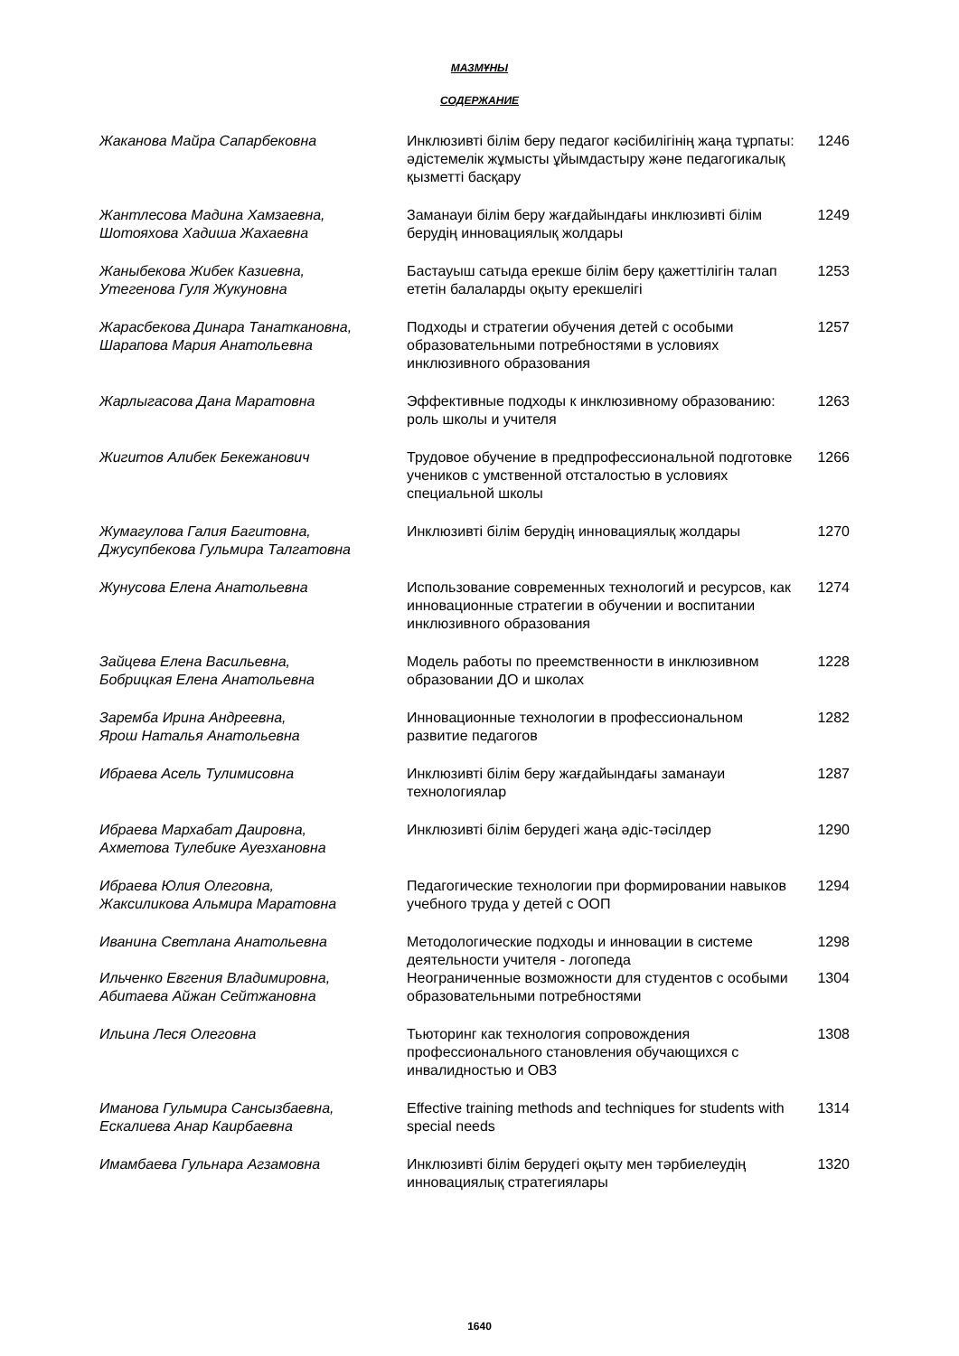МАЗМҰНЫ
СОДЕРЖАНИЕ
| Жаканова Майра Сапарбековна | Инклюзивті білім беру педагог кәсібилігінің жаңа тұрпаты: әдістемелік жұмысты ұйымдастыру және педагогикалық қызметті басқару | 1246 |
| Жантлесова Мадина Хамзаевна, Шотояхова Хадиша Жахаевна | Заманауи білім беру жағдайындағы инклюзивті білім берудің инновациялық жолдары | 1249 |
| Жаныбекова Жибек Казиевна, Утегенова Гуля Жукуновна | Бастауыш сатыда ерекше білім беру қажеттілігін талап ететін балаларды оқыту ерекшелігі | 1253 |
| Жарасбекова Динара Танаткановна, Шарапова Мария Анатольевна | Подходы и стратегии обучения детей с особыми образовательными потребностями в условиях инклюзивного образования | 1257 |
| Жарлыгасова Дана Маратовна | Эффективные подходы к инклюзивному образованию: роль школы и учителя | 1263 |
| Жигитов Алибек Бекежанович | Трудовое обучение в предпрофессиональной подготовке учеников с умственной отсталостью в условиях специальной школы | 1266 |
| Жумагулова Галия Багитовна, Джусупбекова Гульмира Талгатовна | Инклюзивті білім берудің инновациялық жолдары | 1270 |
| Жунусова Елена Анатольевна | Использование современных технологий и ресурсов, как инновационные стратегии в обучении и воспитании инклюзивного образования | 1274 |
| Зайцева Елена Васильевна, Бобрицкая Елена Анатольевна | Модель работы по преемственности в инклюзивном образовании ДО и школах | 1228 |
| Заремба Ирина Андреевна, Ярош Наталья Анатольевна | Инновационные технологии в профессиональном развитие педагогов | 1282 |
| Ибраева Асель Тулимисовна | Инклюзивті білім беру жағдайындағы заманауи технологиялар | 1287 |
| Ибраева Мархабат Даировна, Ахметова Тулебике Ауезхановна | Инклюзивті білім берудегі жаңа әдіс-тәсілдер | 1290 |
| Ибраева Юлия Олеговна, Жаксиликова Альмира Маратовна | Педагогические технологии при формировании навыков учебного труда у детей с ООП | 1294 |
| Иванина Светлана Анатольевна | Методологические подходы и инновации в системе деятельности учителя - логопеда | 1298 |
| Ильченко Евгения Владимировна, Абитаева Айжан Сейтжановна | Неограниченные возможности для студентов с особыми образовательными потребностями | 1304 |
| Ильина Леся Олеговна | Тьюторинг как технология сопровождения профессионального становления обучающихся с инвалидностью и ОВЗ | 1308 |
| Иманова Гульмира Сансызбаевна, Ескалиева Анар Каирбаевна | Effective training methods and techniques for students with special needs | 1314 |
| Имамбаева Гульнара Агзамовна | Инклюзивті білім берудегі оқыту мен тәрбиелеудің инновациялық стратегиялары | 1320 |
1640